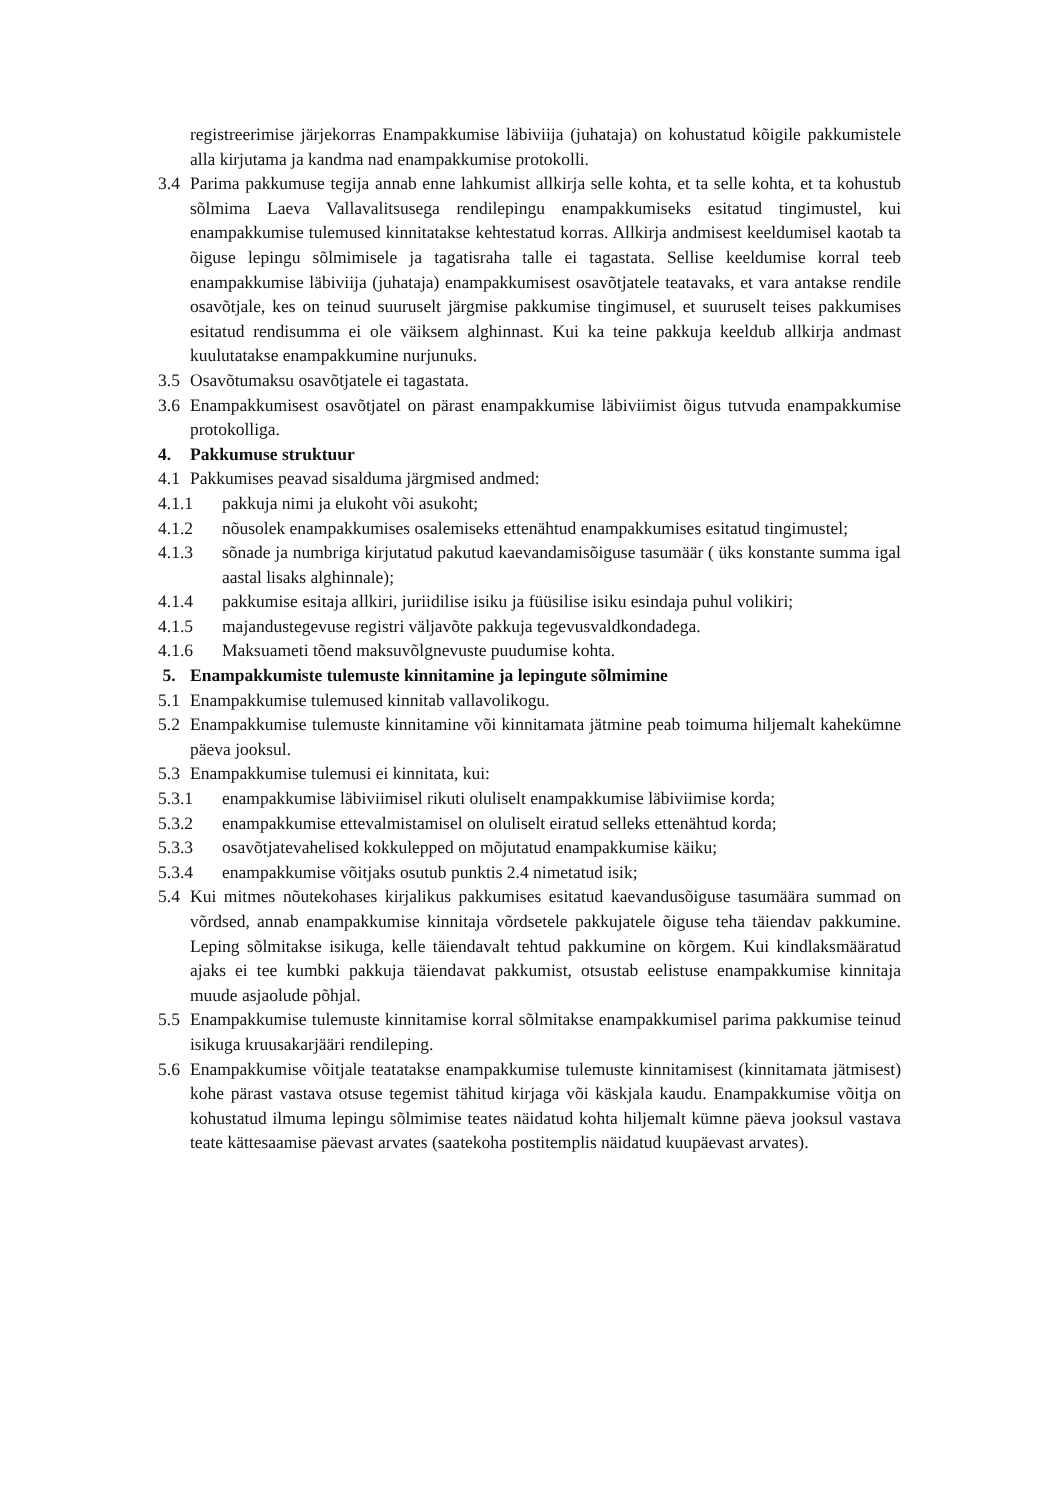registreerimise järjekorras Enampakkumise läbiviija (juhataja) on kohustatud kõigile pakkumistele alla kirjutama ja kandma nad enampakkumise protokolli.
3.4 Parima pakkumuse tegija annab enne lahkumist allkirja selle kohta, et ta selle kohta, et ta kohustub sõlmima Laeva Vallavalitsusega rendilepingu enampakkumiseks esitatud tingimustel, kui enampakkumise tulemused kinnitatakse kehtestatud korras. Allkirja andmisest keeldumisel kaotab ta õiguse lepingu sõlmimisele ja tagatisraha talle ei tagastata. Sellise keeldumise korral teeb enampakkumise läbiviija (juhataja) enampakkumisest osavõtjatele teatavaks, et vara antakse rendile osavõtjale, kes on teinud suuruselt järgmise pakkumise tingimusel, et suuruselt teises pakkumises esitatud rendisumma ei ole väiksem alghinnast. Kui ka teine pakkuja keeldub allkirja andmast kuulutatakse enampakkumine nurjunuks.
3.5 Osavõtumaksu osavõtjatele ei tagastata.
3.6 Enampakkumisest osavõtjatel on pärast enampakkumise läbiviimist õigus tutvuda enampakkumise protokolliga.
4. Pakkumuse struktuur
4.1 Pakkumises peavad sisalduma järgmised andmed:
4.1.1 pakkuja nimi ja elukoht või asukoht;
4.1.2 nõusolek enampakkumises osalemiseks ettenähtud enampakkumises esitatud tingimustel;
4.1.3 sõnade ja numbriga kirjutatud pakutud kaevandamisõiguse tasumäär ( üks konstante summa igal aastal lisaks alghinnale);
4.1.4 pakkumise esitaja allkiri, juriidilise isiku ja füüsilise isiku esindaja puhul volikiri;
4.1.5 majandustegevuse registri väljavõte pakkuja tegevusvaldkondadega.
4.1.6 Maksuameti tõend maksuvõlgnevuste puudumise kohta.
5. Enampakkumiste tulemuste kinnitamine ja lepingute sõlmimine
5.1 Enampakkumise tulemused kinnitab vallavolikogu.
5.2 Enampakkumise tulemuste kinnitamine või kinnitamata jätmine peab toimuma hiljemalt kahekümne päeva jooksul.
5.3 Enampakkumise tulemusi ei kinnitata, kui:
5.3.1 enampakkumise läbiviimisel rikuti oluliselt enampakkumise läbiviimise korda;
5.3.2 enampakkumise ettevalmistamisel on oluliselt eiratud selleks ettenähtud korda;
5.3.3 osavõtjatevahelised kokkulepped on mõjutatud enampakkumise käiku;
5.3.4 enampakkumise võitjaks osutub punktis 2.4 nimetatud isik;
5.4 Kui mitmes nõutekohases kirjalikus pakkumises esitatud kaevandusõiguse tasumäära summad on võrdsed, annab enampakkumise kinnitaja võrdsetele pakkujatele õiguse teha täiendav pakkumine. Leping sõlmitakse isikuga, kelle täiendavalt tehtud pakkumine on kõrgem. Kui kindlaksmääratud ajaks ei tee kumbki pakkuja täiendavat pakkumist, otsustab eelistuse enampakkumise kinnitaja muude asjaolude põhjal.
5.5 Enampakkumise tulemuste kinnitamise korral sõlmitakse enampakkumisel parima pakkumise teinud isikuga kruusakarjääri rendileping.
5.6 Enampakkumise võitjale teatatakse enampakkumise tulemuste kinnitamisest (kinnitamata jätmisest) kohe pärast vastava otsuse tegemist tähitud kirjaga või käskjala kaudu. Enampakkumise võitja on kohustatud ilmuma lepingu sõlmimise teates näidatud kohta hiljemalt kümne päeva jooksul vastava teate kättesaamise päevast arvates (saatekoha postitemplis näidatud kuupäevast arvates).